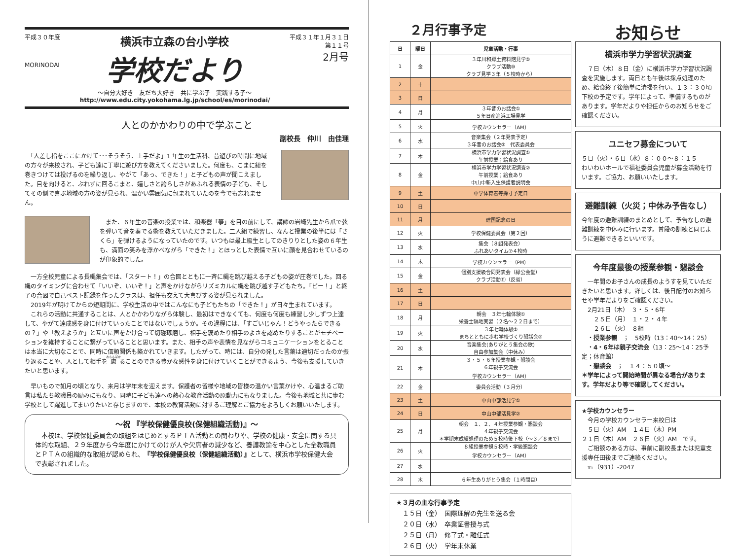平成３０年度
MORINODAI
横浜市立森の台小学校
学校だより
～自分大好き　友だち大好き　共に学ぶ子　実践する子～
http://www.edu.city.yokohama.lg.jp/school/es/morinodai/
平成３１年１月３１日
第１１号
2月号
人とのかかわりの中で学ぶこと
副校長　仲川　由佳理
　「人差し指をここにかけて･･･そうそう、上手だよ」1 年生の生活科、昔遊びの時間に地域の方々が来校され、子ども達に丁寧に遊び方を教えてくださいました。何度も、こまに紐を巻きつけては投げるのを繰り返し、やがて「あっ、できた！」と子どもの声が聞こえました。目を向けると、ぶれずに回るこまと、嬉しさと誇らしさがあふれる表情の子ども、そしてその側で喜ぶ地域の方の姿が見られ、温かい雰囲気に包まれていたのを今でも忘れません。
　また、６年生の音楽の授業では、和楽器「箏」を目の前にして、講師の岩崎先生から爪で弦を弾いて音を奏でる術を教えていただきました。二人組で練習し、なんと授業の後半には「さくら」を弾けるようになっていたのです。いつもは最上級生としてのきりりとした姿の６年生も、満面の笑みを浮かべながら「できた！」とほっとした表情で互いに顔を見合わせているのが印象的でした。
　一方全校児童による長縄集会では、「スタート！」の合図とともに一斉に縄を跳び越える子どもの姿が圧巻でした。回る縄のタイミングに合わせて「いいぞ、いいぞ！」と声をかけながらリズミカルに縄を跳び越す子どもたち。「ピー！」と終了の合図で自己ベスト記録を作ったクラスは、担任も交えて大喜びする姿が見られました。
　2019年が明けてからの短期間に、学校生活の中ではこんなにも子どもたちの「できた！」が日々生まれています。
　これらの活動に共通することは、人とかかわりながら体験し、最初はできなくても、何度も何度も練習し少しずつ上達して、やがて達成感を身に付けていったことではないでしょうか。その過程には、「すごいじゃん！どうやったらできるの？」や「教えようか」と互いに声をかけ合って切磋琢磨し、相手を褒めたり相手のよさを認めたりすることがモチベーションを維持することに繋がっていることと思います。また、相手の声や表情を見ながらコミュニケーションをとることは本当に大切なことで、同時に信頼関係も築かれていきます。したがって、時には、自分の発した言葉は適切だったのか振り返ることや、人として相手を慮ることのできる豊かな感性を身に付けていくことができるよう、今後も支援していきたいと思います。
　早いもので如月の頃となり、来月は学年末を迎えます。保護者の皆様や地域の皆様の温かい言葉かけや、心温まるご助言は私たち教職員の励みにもなり、同時に子ども達への熱心な教育活動の原動力にもなりました。今後も地域と共に歩む学校として躍進してまいりたいと存じますので、本校の教育活動に対するご理解とご協力をよろしくお願いいたします。
～祝 『学校保健優良校(保健組織活動)』～
　本校は、学校保健委員会の取組をはじめとするＰＴＡ活動との関わりや、学校の健康・安全に関する具体的な取組、２９年度から今年度にかけてのけが人や欠席者の減少など、養護教諭を中心とした全教職員とＰＴＡの組織的な取組が認められ、『学校保健優良校（保健組織活動）』として、横浜市学校保健大会で表彰されました。
２月行事予定
| 日 | 曜日 | 児童活動・行事 |
| --- | --- | --- |
| 1 | 金 | ３年川和郷土資料館見学② クラブ活動⑩ クラブ見学３年（５校時から） |
| 2 | 土 | |
| 3 | 日 | |
| 4 | 月 | ３年昔のお話会① ５年日産追浜工場見学 |
| 5 | 火 | 学校カウンセラー（AM） |
| 6 | 水 | 音楽集会（２年発表予定） ３年昔のお話会② 代表委員会 |
| 7 | 木 | 横浜市学力学習状況調査① 午前授業；給食あり |
| 8 | 金 | 横浜市学力学習状況調査② 午前授業；給食あり 中山中新入生保護者説明会 |
| 9 | 土 | 中学体育着等採寸予定日 |
| 10 | 日 | |
| 11 | 月 | 建国記念の日 |
| 12 | 火 | 学校保健委員会（第２回） |
| 13 | 水 | 集会（８組発表会） ふれあいタイム⑦４校時 |
| 14 | 木 | 学校カウンセラー（PM） |
| 15 | 金 | 個別支援級合同発表会（緑公会堂） クラブ活動⑪（反省） |
| 16 | 土 | |
| 17 | 日 | |
| 18 | 月 | 朝会 ３年七輪体験① 栄養士隔地実習（２名～２２日まで） |
| 19 | 火 | ３年七輪体験② まちとともに歩む学校づくり懇話会② |
| 20 | 水 | 音楽集会(ありがとう集会の歌) 自由参加集会（中休み） |
| 21 | 木 | ３・５・６年授業参観・懇談会 ６年親子交流会 学校カウンセラー（AM） |
| 22 | 金 | 委員会活動（３月分） |
| 23 | 土 | 中山中部活見学① |
| 24 | 日 | 中山中部活見学② |
| 25 | 月 | 朝会 １、２、４年授業参観・懇談会 ４年親子交流会 ＊学期末成績処理のため５校時後下校（～３／８まで） |
| 26 | 火 | ８組授業参観５校時・学級懇談会 学校カウンセラー（AM） |
| 27 | 水 | |
| 28 | 木 | ６年生ありがとう集会（１時間目） |
★３月の主な行事予定
　１５日（金）　国際理解の先生を送る会
　２０日（水）　卒業証書授与式
　２５日（月）　修了式・離任式
　２６日（火）　学年末休業
お知らせ
横浜市学力学習状況調査
　７日（木）８日（金）に横浜市学力学習状況調査を実施します。両日とも午後は採点処理のため、給食終了後簡単に清掃を行い、１３：３０頃下校の予定です。学年によって、準備するものがあります。学年だよりや担任からのお知らせをご確認ください。
ユニセフ募金について
５日（火）・６日（水）８：００～８：１５
わいわいホールで福祉委員会児童が募金活動を行います。ご協力、お願いいたします。
避難訓練（火災；中休み予告なし）
今年度の避難訓練のまとめとして、予告なしの避難訓練を中休みに行います。普段の訓練と同じように避難できるといいです。
今年度最後の授業参観・懇談会
　一年間のお子さんの成長のようすを見ていただきたいと思います。詳しくは、後日配付のお知らせや学年だよりをご確認ください。
　2月21日（木）　３・５・6年
　　２５日（月）　１・２・４年
　　２６日（火）　８組
　・授業参観　；　5校時（13：40～14：25）
　・4・6年は親子交流会（13：25～14：25予定；体育館）
　・懇談会　；　１４：５０頃～
＊学年によって開始時間が異なる場合があります。学年だより等で確認してください。
★学校カウンセラー
　今月の学校カウンセラー来校日は
　５日（火）AM　１４日（木）PM
２１日（木）AM　２６日（火）AM　です。
　ご相談のある方は、事前に副校長または児童支援専任田後までご連絡ください。
　℡（931）-2047